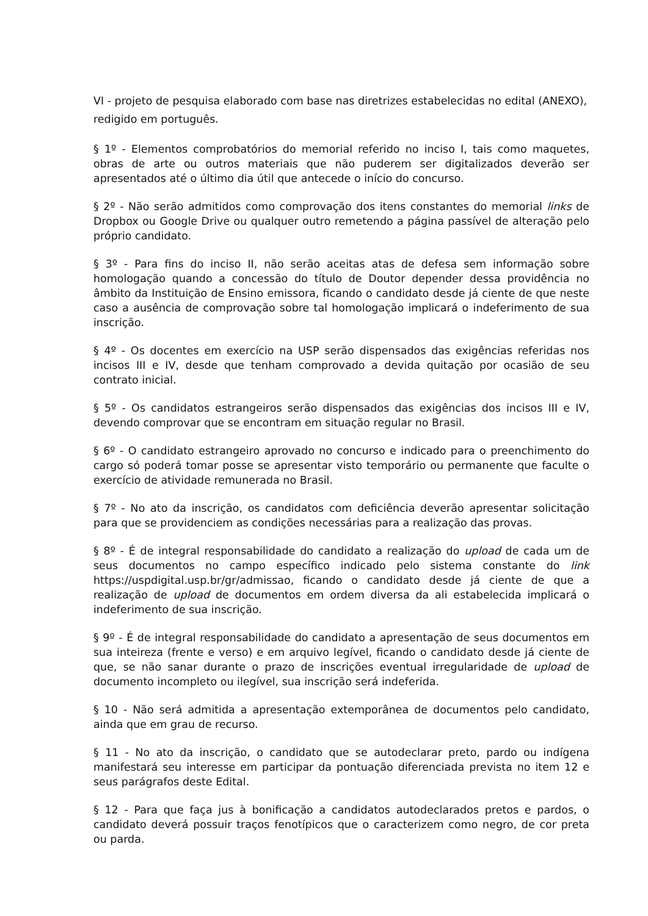VI - projeto de pesquisa elaborado com base nas diretrizes estabelecidas no edital (ANEXO), redigido em português.
§ 1º - Elementos comprobatórios do memorial referido no inciso I, tais como maquetes, obras de arte ou outros materiais que não puderem ser digitalizados deverão ser apresentados até o último dia útil que antecede o início do concurso.
§ 2º - Não serão admitidos como comprovação dos itens constantes do memorial links de Dropbox ou Google Drive ou qualquer outro remetendo a página passível de alteração pelo próprio candidato.
§ 3º - Para fins do inciso II, não serão aceitas atas de defesa sem informação sobre homologação quando a concessão do título de Doutor depender dessa providência no âmbito da Instituição de Ensino emissora, ficando o candidato desde já ciente de que neste caso a ausência de comprovação sobre tal homologação implicará o indeferimento de sua inscrição.
§ 4º - Os docentes em exercício na USP serão dispensados das exigências referidas nos incisos III e IV, desde que tenham comprovado a devida quitação por ocasião de seu contrato inicial.
§ 5º - Os candidatos estrangeiros serão dispensados das exigências dos incisos III e IV, devendo comprovar que se encontram em situação regular no Brasil.
§ 6º - O candidato estrangeiro aprovado no concurso e indicado para o preenchimento do cargo só poderá tomar posse se apresentar visto temporário ou permanente que faculte o exercício de atividade remunerada no Brasil.
§ 7º - No ato da inscrição, os candidatos com deficiência deverão apresentar solicitação para que se providenciem as condições necessárias para a realização das provas.
§ 8º - É de integral responsabilidade do candidato a realização do upload de cada um de seus documentos no campo específico indicado pelo sistema constante do link https://uspdigital.usp.br/gr/admissao, ficando o candidato desde já ciente de que a realização de upload de documentos em ordem diversa da ali estabelecida implicará o indeferimento de sua inscrição.
§ 9º - É de integral responsabilidade do candidato a apresentação de seus documentos em sua inteireza (frente e verso) e em arquivo legível, ficando o candidato desde já ciente de que, se não sanar durante o prazo de inscrições eventual irregularidade de upload de documento incompleto ou ilegível, sua inscrição será indeferida.
§ 10 - Não será admitida a apresentação extemporânea de documentos pelo candidato, ainda que em grau de recurso.
§ 11 - No ato da inscrição, o candidato que se autodeclarar preto, pardo ou indígena manifestará seu interesse em participar da pontuação diferenciada prevista no item 12 e seus parágrafos deste Edital.
§ 12 - Para que faça jus à bonificação a candidatos autodeclarados pretos e pardos, o candidato deverá possuir traços fenotípicos que o caracterizem como negro, de cor preta ou parda.